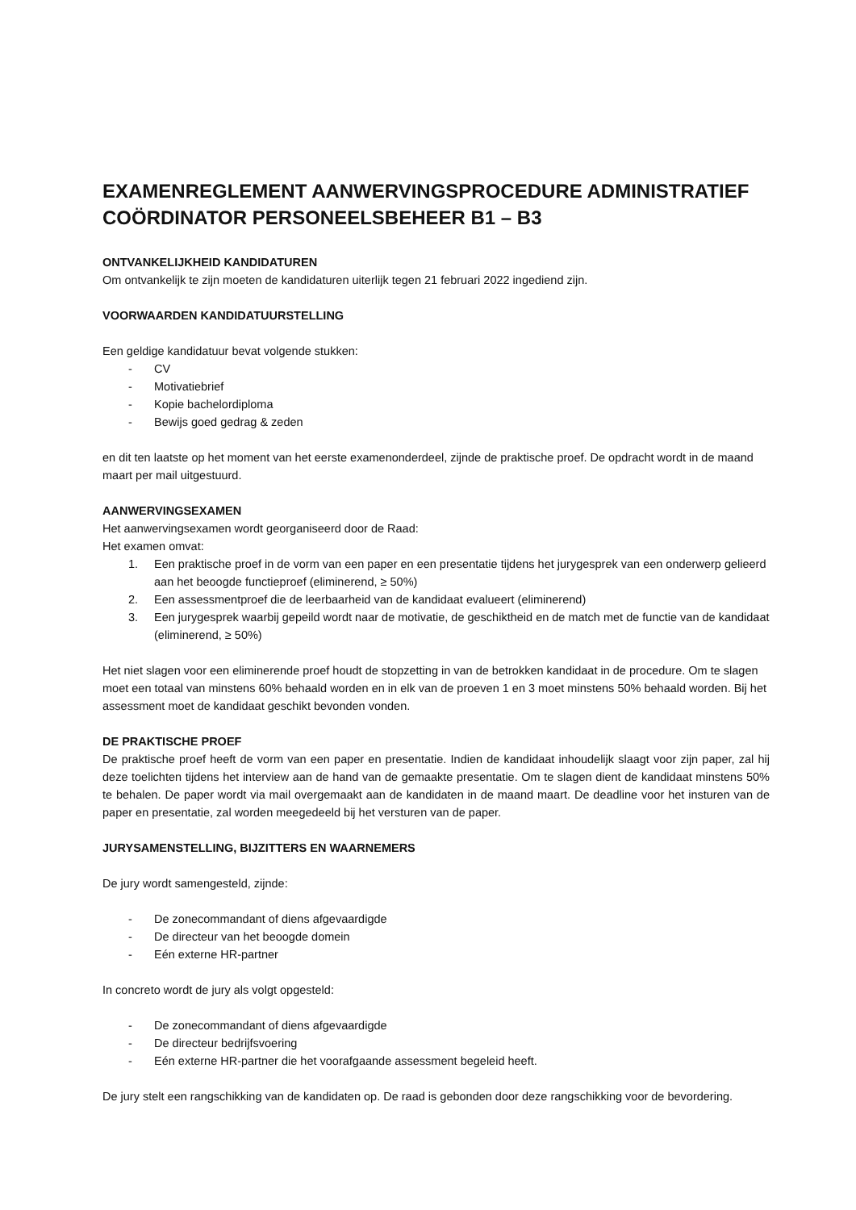EXAMENREGLEMENT AANWERVINGSPROCEDURE ADMINISTRATIEF COÖRDINATOR PERSONEELSBEHEER B1 – B3
ONTVANKELIJKHEID KANDIDATUREN
Om ontvankelijk te zijn moeten de kandidaturen uiterlijk tegen 21 februari 2022 ingediend zijn.
VOORWAARDEN KANDIDATUURSTELLING
Een geldige kandidatuur bevat volgende stukken:
- CV
- Motivatiebrief
- Kopie bachelordiploma
- Bewijs goed gedrag & zeden
en dit ten laatste op het moment van het eerste examenonderdeel, zijnde de praktische proef. De opdracht wordt in de maand maart per mail uitgestuurd.
AANWERVINGSEXAMEN
Het aanwervingsexamen wordt georganiseerd door de Raad:
Het examen omvat:
1. Een praktische proef in de vorm van een paper en een presentatie tijdens het jurygesprek van een onderwerp gelieerd aan het beoogde functieproef (eliminerend, ≥ 50%)
2. Een assessmentproef die de leerbaarheid van de kandidaat evalueert (eliminerend)
3. Een jurygesprek waarbij gepeild wordt naar de motivatie, de geschiktheid en de match met de functie van de kandidaat (eliminerend, ≥ 50%)
Het niet slagen voor een eliminerende proef houdt de stopzetting in van de betrokken kandidaat in de procedure. Om te slagen moet een totaal van minstens 60% behaald worden en in elk van de proeven 1 en 3 moet minstens 50% behaald worden. Bij het assessment moet de kandidaat geschikt bevonden vonden.
DE PRAKTISCHE PROEF
De praktische proef heeft de vorm van een paper en presentatie. Indien de kandidaat inhoudelijk slaagt voor zijn paper, zal hij deze toelichten tijdens het interview aan de hand van de gemaakte presentatie. Om te slagen dient de kandidaat minstens 50% te behalen. De paper wordt via mail overgemaakt aan de kandidaten in de maand maart. De deadline voor het insturen van de paper en presentatie, zal worden meegedeeld bij het versturen van de paper.
JURYSAMENSTELLING, BIJZITTERS EN WAARNEMERS
De jury wordt samengesteld, zijnde:
- De zonecommandant of diens afgevaardigde
- De directeur van het beoogde domein
- Eén externe HR-partner
In concreto wordt de jury als volgt opgesteld:
- De zonecommandant of diens afgevaardigde
- De directeur bedrijfsvoering
- Eén externe HR-partner die het voorafgaande assessment begeleid heeft.
De jury stelt een rangschikking van de kandidaten op. De raad is gebonden door deze rangschikking voor de bevordering.